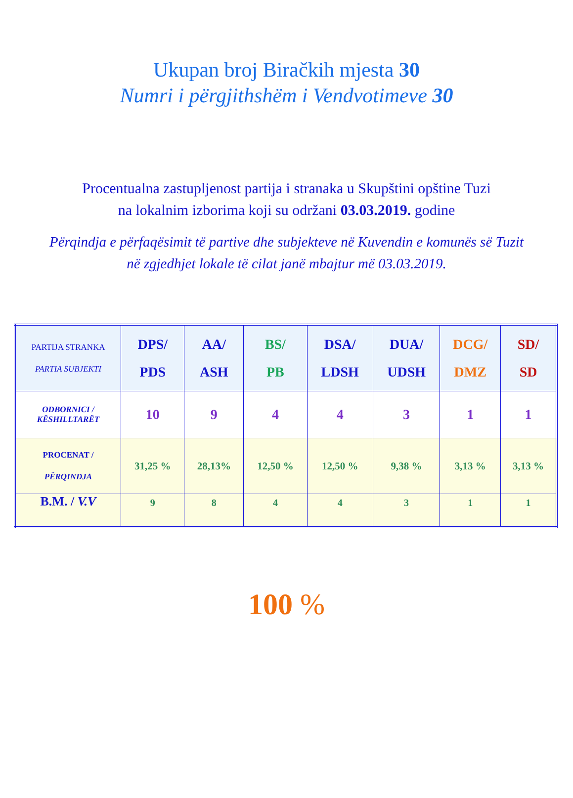Ukupan broj Biračkih mjesta 30
Numri i përgjithshëm i Vendvotimeve 30
Procentualna zastupljenost partija i stranaka u Skupštini opštine Tuzi
na lokalnim izborima koji su održani 03.03.2019. godine
Përqindja e përfaqësimit të partive dhe subjekteve në Kuvendin e komunës së Tuzit
në zgjedhjet lokale të cilat janë mbajtur më 03.03.2019.
| PARTIJA STRANKA PARTIA SUBJEKTI | DPS/ PDS | AA/ ASH | BS/ PB | DSA/ LDSH | DUA/ UDSH | DCG/ DMZ | SD/ SD |
| ODBORNICI / KËSHILLTARËT | 10 | 9 | 4 | 4 | 3 | 1 | 1 |
| PROCENAT / PËRQINDJA | 31,25 % | 28,13% | 12,50 % | 12,50 % | 9,38 % | 3,13 % | 3,13 % |
| B.M. / V.V | 9 | 8 | 4 | 4 | 3 | 1 | 1 |
100 %